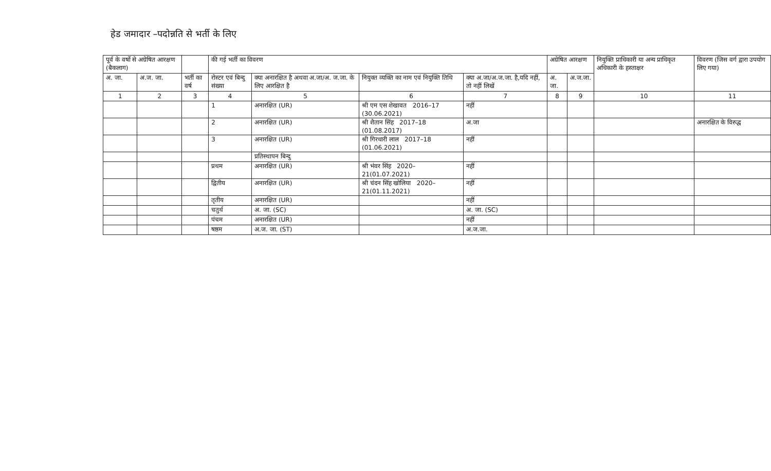हेड जमादार –पदोन्नति से भर्ती के लिए
| पूर्व के वर्षो से अग्रेषित आरक्षण (बैकलाग) | | | की गई भर्ती का विवरण | | | | अग्रेषित आरक्षण | | नियुक्ति प्राधिकारी या अन्य प्राधिकृत अधिकारी के हस्ताक्षर | विवरण (जिस वर्ग द्वारा उपयोग लिए गया) |
| --- | --- | --- | --- | --- | --- | --- | --- | --- | --- | --- |
| अ. जा. | अ.ज. जा. | भर्ती का वर्ष | रोस्टर एवं बिन्दु संख्या | क्या अनारक्षित है अथवा अ.जा/अ. ज.जा. के लिए आरक्षित है | नियुक्त व्यक्ति का नाम एवं नियुक्ति तिथि | क्या अ.जा/अ.ज.जा. है,यदि नहीं, तो नहीं लिखें | अ. जा. | अ.ज.जा. | | |
| 1 | 2 | 3 | 4 | 5 | 6 | 7 | 8 | 9 | 10 | 11 |
| | | | 1 | अनारक्षित (UR) | श्री एम एस शेखावत 2016–17 (30.06.2021) | नहीं | | | | |
| | | | 2 | अनारक्षित (UR) | श्री शैतान सिंह 2017–18 (01.08.2017) | अ.जा | | | | अनारक्षित के विरुद्ध |
| | | | 3 | अनारक्षित (UR) | श्री गिरधारी लाल 2017–18 (01.06.2021) | नहीं | | | | |
| | | | | प्रतिस्थापन बिन्दु | | | | | | |
| | | | प्रथम | अनारक्षित (UR) | श्री भंवर सिंह 2020–21(01.07.2021) | नहीं | | | | |
| | | | द्वितीय | अनारक्षित (UR) | श्री चंदन सिंह खोलिया 2020–21(01.11.2021) | नहीं | | | | |
| | | | तृतीय | अनारक्षित (UR) | | नहीं | | | | |
| | | | चतुर्थ | अ. जा. (SC) | | अ. जा. (SC) | | | | |
| | | | पंचम | अनारक्षित (UR) | | नहीं | | | | |
| | | | षष्ठम | अ.ज. जा. (ST) | | अ.ज.जा. | | | | |